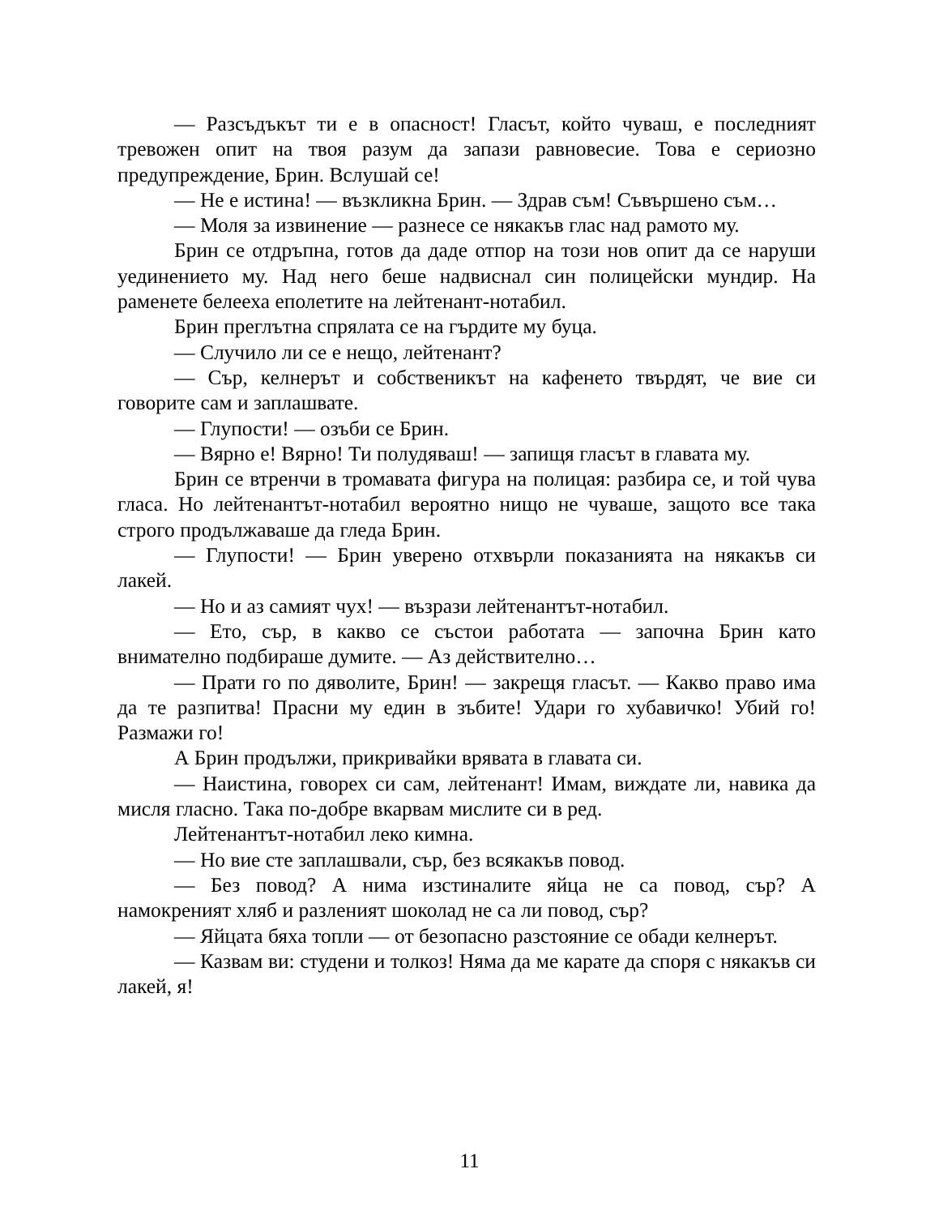— Разсъдъкът ти е в опасност! Гласът, който чуваш, е последният тревожен опит на твоя разум да запази равновесие. Това е сериозно предупреждение, Брин. Вслушай се!
— Не е истина! — възкликна Брин. — Здрав съм! Съвършено съм…
— Моля за извинение — разнесе се някакъв глас над рамото му.
Брин се отдръпна, готов да даде отпор на този нов опит да се наруши уединението му. Над него беше надвиснал син полицейски мундир. На раменете белееха еполетите на лейтенант-нотабил.
Брин преглътна спрялата се на гърдите му буца.
— Случило ли се е нещо, лейтенант?
— Сър, келнерът и собственикът на кафенето твърдят, че вие си говорите сам и заплашвате.
— Глупости! — озъби се Брин.
— Вярно е! Вярно! Ти полудяваш! — запищя гласът в главата му.
Брин се втренчи в тромавата фигура на полицая: разбира се, и той чува гласа. Но лейтенантът-нотабил вероятно нищо не чуваше, защото все така строго продължаваше да гледа Брин.
— Глупости! — Брин уверено отхвърли показанията на някакъв си лакей.
— Но и аз самият чух! — възрази лейтенантът-нотабил.
— Ето, сър, в какво се състои работата — започна Брин като внимателно подбираше думите. — Аз действително…
— Прати го по дяволите, Брин! — закрещя гласът. — Какво право има да те разпитва! Прасни му един в зъбите! Удари го хубавичко! Убий го! Размажи го!
А Брин продължи, прикривайки врявата в главата си.
— Наистина, говорех си сам, лейтенант! Имам, виждате ли, навика да мисля гласно. Така по-добре вкарвам мислите си в ред.
Лейтенантът-нотабил леко кимна.
— Но вие сте заплашвали, сър, без всякакъв повод.
— Без повод? А нима изстиналите яйца не са повод, сър? А намокреният хляб и разленият шоколад не са ли повод, сър?
— Яйцата бяха топли — от безопасно разстояние се обади келнерът.
— Казвам ви: студени и толкоз! Няма да ме карате да споря с някакъв си лакей, я!
11